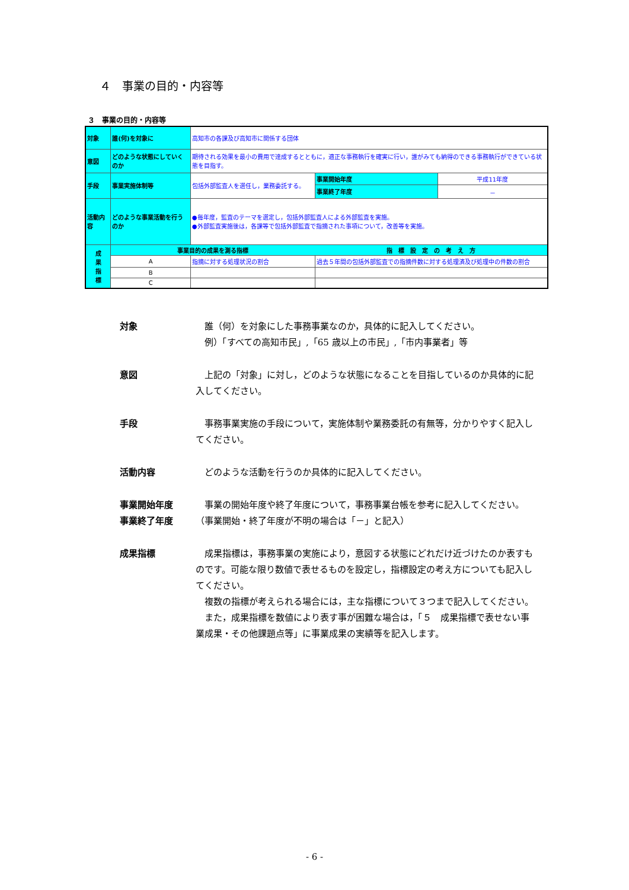４　事業の目的・内容等
３　事業の目的・内容等
| 対象 | 誰(何)を対象に | 高知市の各課及び高知市に関係する団体 | | | |
| 意図 | どのような状態にしていくのか | 期待される効果を最小の費用で達成するとともに，適正な事務執行を確実に行い，誰がみても納得のできる事務執行ができている状態を目指す。 | | | |
| 手段 | 事業実施体制等 | 包括外部監査人を選任し，業務委託する。 | | 事業開始年度 | 平成11年度 |
| | | | | 事業終了年度 | － |
| 活動内容 | どのような事業活動を行うのか | ●毎年度，監査のテーマを選定し，包括外部監査人による外部監査を実施。 ●外部監査実施後は，各課等で包括外部監査で指摘された事項について，改善等を実施。 | | | |
| 成 果 指 標 | 事業目的の成果を測る指標 | | 指 標 設 定 の 考 え 方 | | |
| | A | 指摘に対する処理状況の割合 | 過去５年間の包括外部監査での指摘件数に対する処理済及び処理中の件数の割合 | | |
| | B | | | | |
| | C | | | | |
対象 誰（何）を対象にした事務事業なのか，具体的に記入してください。
例）「すべての高知市民」,「65 歳以上の市民」,「市内事業者」等
意図 上記の「対象」に対し，どのような状態になることを目指しているのか具体的に記入してください。
手段 事務事業実施の手段について，実施体制や業務委託の有無等，分かりやすく記入してください。
活動内容 どのような活動を行うのか具体的に記入してください。
事業開始年度
事業終了年度
事業の開始年度や終了年度について，事務事業台帳を参考に記入してください。（事業開始・終了年度が不明の場合は「－」と記入）
成果指標 成果指標は，事務事業の実施により，意図する状態にどれだけ近づけたのか表すものです。可能な限り数値で表せるものを設定し，指標設定の考え方についても記入してください。
複数の指標が考えられる場合には，主な指標について３つまで記入してください。
また，成果指標を数値により表す事が困難な場合は，「５　成果指標で表せない事業成果・その他課題点等」に事業成果の実績等を記入します。
- 6 -